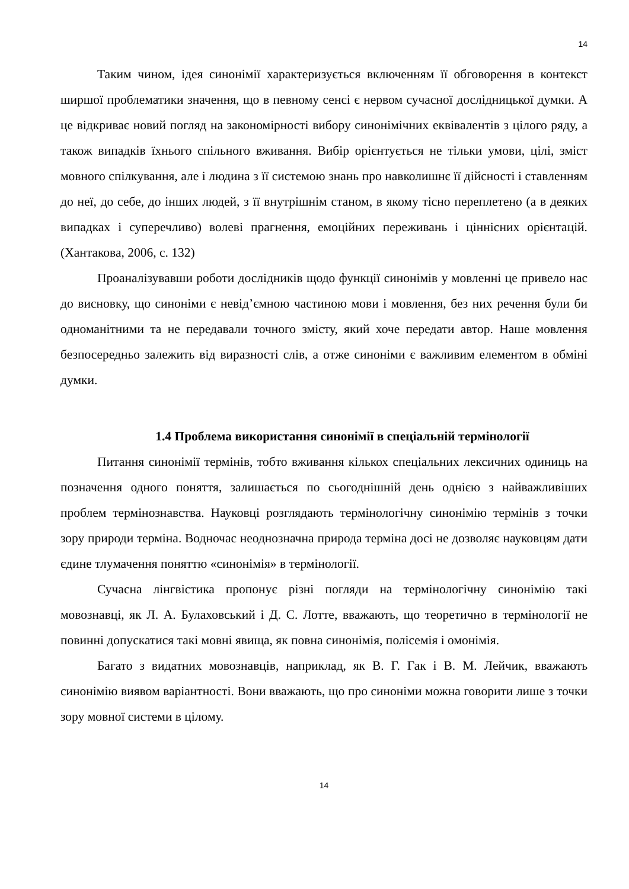14
Таким чином, ідея синонімії характеризується включенням її обговорення в контекст ширшої проблематики значення, що в певному сенсі є нервом сучасної дослідницької думки. А це відкриває новий погляд на закономірності вибору синонімічних еквівалентів з цілого ряду, а також випадків їхнього спільного вживання. Вибір орієнтується не тільки умови, цілі, зміст мовного спілкування, але і людина з її системою знань про навколишнє її дійсності і ставленням до неї, до себе, до інших людей, з її внутрішнім станом, в якому тісно переплетено (а в деяких випадках і суперечливо) волеві прагнення, емоційних переживань і ціннісних орієнтацій. (Хантакова, 2006, с. 132)
Проаналізувавши роботи дослідників щодо функції синонімів у мовленні це привело нас до висновку, що синоніми є невід’ємною частиною мови і мовлення, без них речення були би одноманітними та не передавали точного змісту, який хоче передати автор. Наше мовлення безпосередньо залежить від виразності слів, а отже синоніми є важливим елементом в обміні думки.
1.4 Проблема використання синонімії в спеціальній термінології
Питання синонімії термінів, тобто вживання кількох спеціальних лексичних одиниць на позначення одного поняття, залишається по сьогоднішній день однією з найважливіших проблем термінознавства. Науковці розглядають термінологічну синонімію термінів з точки зору природи терміна. Водночас неоднозначна природа терміна досі не дозволяє науковцям дати єдине тлумачення поняттю «синонімія» в термінології.
Сучасна лінгвістика пропонує різні погляди на термінологічну синонімію такі мовознавці, як Л. А. Булаховський і Д. С. Лотте, вважають, що теоретично в термінології не повинні допускатися такі мовні явища, як повна синонімія, полісемія і омонімія.
Багато з видатних мовознавців, наприклад, як В. Г. Гак і В. М. Лейчик, вважають синонімію виявом варіантності. Вони вважають, що про синоніми можна говорити лише з точки зору мовної системи в цілому.
14